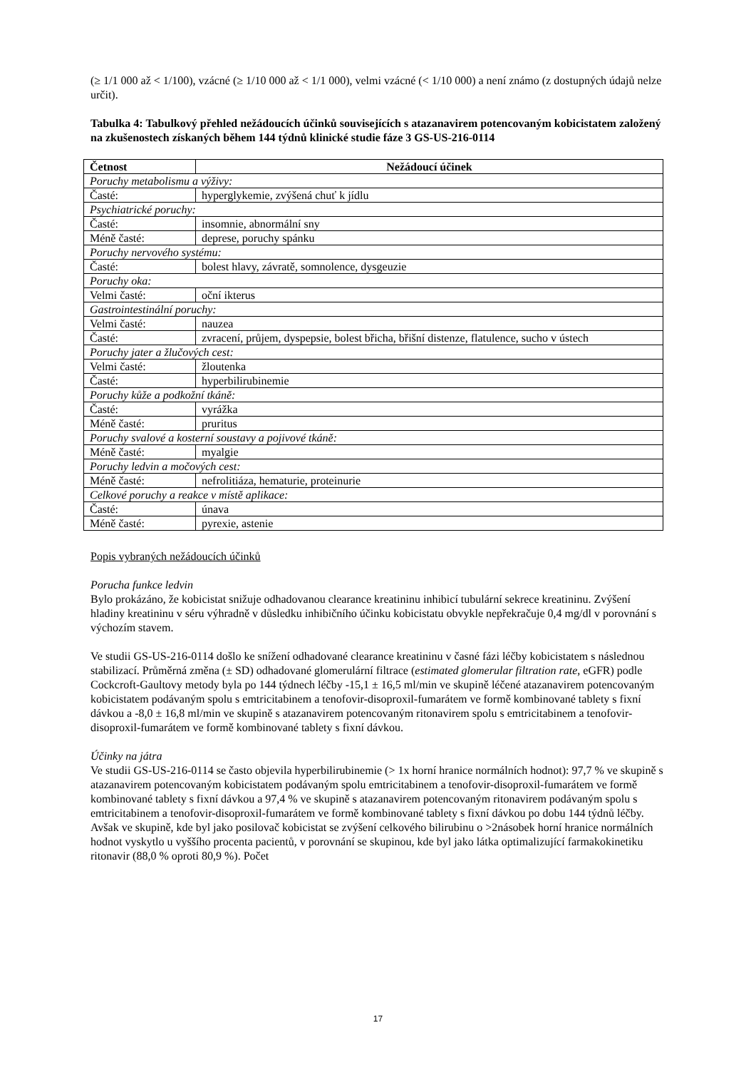(≥ 1/1 000 až < 1/100), vzácné (≥ 1/10 000 až < 1/1 000), velmi vzácné (< 1/10 000) a není známo (z dostupných údajů nelze určit).
Tabulka 4: Tabulkový přehled nežádoucích účinků souvisejících s atazanavirem potencovaným kobicistatem založený na zkušenostech získaných během 144 týdnů klinické studie fáze 3 GS-US-216-0114
| Četnost | Nežádoucí účinek |
| --- | --- |
| Poruchy metabolismu a výživy: | |
| Časté: | hyperglykemie, zvýšená chuť k jídlu |
| Psychiatrické poruchy: | |
| Časté: | insomnie, abnormální sny |
| Méně časté: | deprese, poruchy spánku |
| Poruchy nervového systému: | |
| Časté: | bolest hlavy, závratě, somnolence, dysgeuzie |
| Poruchy oka: | |
| Velmi časté: | oční ikterus |
| Gastrointestinální poruchy: | |
| Velmi časté: | nauzea |
| Časté: | zvracení, průjem, dyspepsie, bolest břicha, břišní distenze, flatulence, sucho v ústech |
| Poruchy jater a žlučových cest: | |
| Velmi časté: | žloutenka |
| Časté: | hyperbilirubinemie |
| Poruchy kůže a podkožní tkáně: | |
| Časté: | vyrážka |
| Méně časté: | pruritus |
| Poruchy svalové a kosterní soustavy a pojivové tkáně: | |
| Méně časté: | myalgie |
| Poruchy ledvin a močových cest: | |
| Méně časté: | nefrolitiáza, hematurie, proteinurie |
| Celkové poruchy a reakce v místě aplikace: | |
| Časté: | únava |
| Méně časté: | pyrexie, astenie |
Popis vybraných nežádoucích účinků
Porucha funkce ledvin
Bylo prokázáno, že kobicistat snižuje odhadovanou clearance kreatininu inhibicí tubulární sekrece kreatininu. Zvýšení hladiny kreatininu v séru výhradně v důsledku inhibičního účinku kobicistatu obvykle nepřekračuje 0,4 mg/dl v porovnání s výchozím stavem.
Ve studii GS-US-216-0114 došlo ke snížení odhadované clearance kreatininu v časné fázi léčby kobicistatem s následnou stabilizací. Průměrná změna (± SD) odhadované glomerulární filtrace (estimated glomerular filtration rate, eGFR) podle Cockcroft-Gaultovy metody byla po 144 týdnech léčby -15,1 ± 16,5 ml/min ve skupině léčené atazanavirem potencovaným kobicistatem podávaným spolu s emtricitabinem a tenofovir-disoproxil-fumarátem ve formě kombinované tablety s fixní dávkou a -8,0 ± 16,8 ml/min ve skupině s atazanavirem potencovaným ritonavirem spolu s emtricitabinem a tenofovir-disoproxil-fumarátem ve formě kombinované tablety s fixní dávkou.
Účinky na játra
Ve studii GS-US-216-0114 se často objevila hyperbilirubinemie (> 1x horní hranice normálních hodnot): 97,7 % ve skupině s atazanavirem potencovaným kobicistatem podávaným spolu emtricitabinem a tenofovir-disoproxil-fumarátem ve formě kombinované tablety s fixní dávkou a 97,4 % ve skupině s atazanavirem potencovaným ritonavirem podávaným spolu s emtricitabinem a tenofovir-disoproxil-fumarátem ve formě kombinované tablety s fixní dávkou po dobu 144 týdnů léčby. Avšak ve skupině, kde byl jako posilovač kobicistat se zvýšení celkového bilirubinu o >2násobek horní hranice normálních hodnot vyskytlo u vyššího procenta pacientů, v porovnání se skupinou, kde byl jako látka optimalizující farmakokinetiku ritonavir (88,0 % oproti 80,9 %). Počet
17